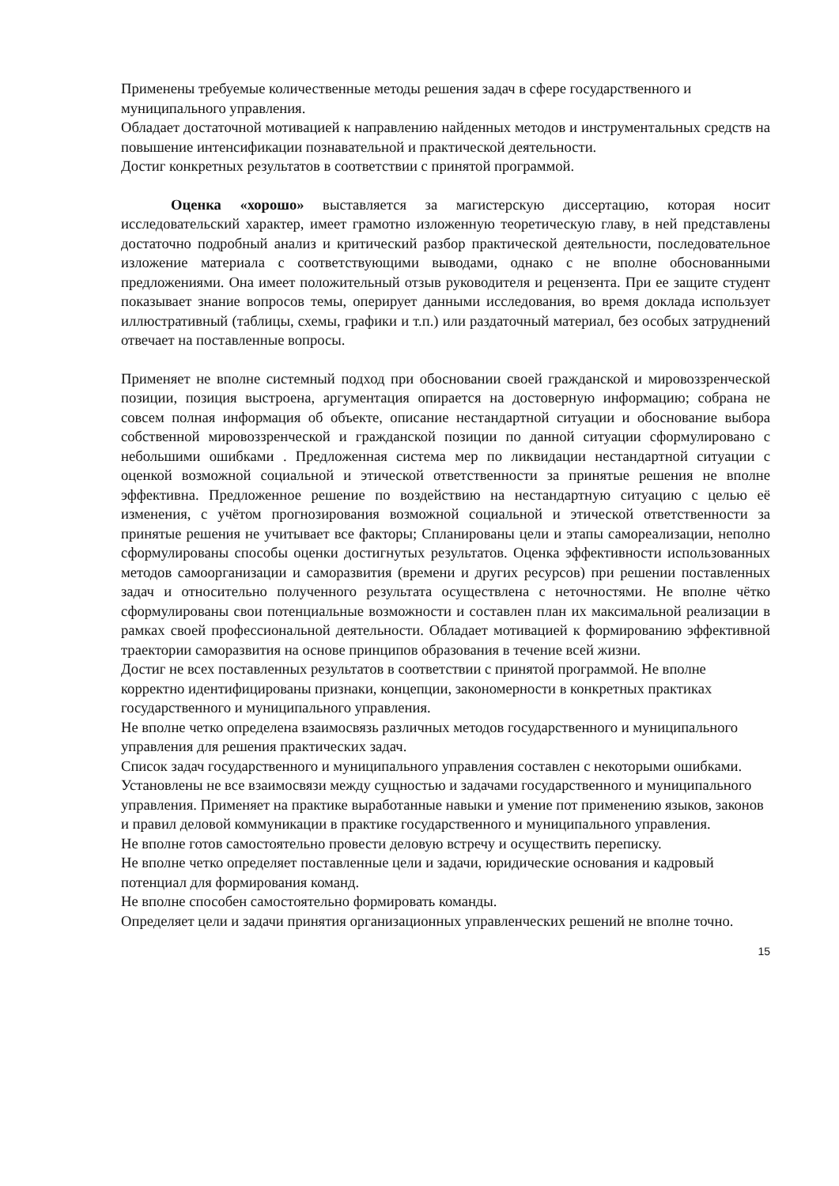Применены требуемые количественные методы решения задач в сфере государственного и муниципального управления.
Обладает достаточной мотивацией к направлению найденных методов и инструментальных средств на повышение интенсификации познавательной и практической деятельности.
Достиг конкретных результатов в соответствии с принятой программой.
Оценка «хорошо» выставляется за магистерскую диссертацию, которая носит исследовательский характер, имеет грамотно изложенную теоретическую главу, в ней представлены достаточно подробный анализ и критический разбор практической деятельности, последовательное изложение материала с соответствующими выводами, однако с не вполне обоснованными предложениями. Она имеет положительный отзыв руководителя и рецензента. При ее защите студент показывает знание вопросов темы, оперирует данными исследования, во время доклада использует иллюстративный (таблицы, схемы, графики и т.п.) или раздаточный материал, без особых затруднений отвечает на поставленные вопросы.
Применяет не вполне системный подход при обосновании своей гражданской и мировоззренческой позиции, позиция выстроена, аргументация опирается на достоверную информацию; собрана не совсем полная информация об объекте, описание нестандартной ситуации и обоснование выбора собственной мировоззренческой и гражданской позиции по данной ситуации сформулировано с небольшими ошибками . Предложенная система мер по ликвидации нестандартной ситуации с оценкой возможной социальной и этической ответственности за принятые решения не вполне эффективна. Предложенное решение по воздействию на нестандартную ситуацию с целью её изменения, с учётом прогнозирования возможной социальной и этической ответственности за принятые решения не учитывает все факторы; Спланированы цели и этапы самореализации, неполно сформулированы способы оценки достигнутых результатов. Оценка эффективности использованных методов самоорганизации и саморазвития (времени и других ресурсов) при решении поставленных задач и относительно полученного результата осуществлена с неточностями. Не вполне чётко сформулированы свои потенциальные возможности и составлен план их максимальной реализации в рамках своей профессиональной деятельности. Обладает мотивацией к формированию эффективной траектории саморазвития на основе принципов образования в течение всей жизни.
Достиг не всех поставленных результатов в соответствии с принятой программой. Не вполне корректно идентифицированы признаки, концепции, закономерности в конкретных практиках государственного и муниципального управления.
Не вполне четко определена взаимосвязь различных методов государственного и муниципального управления для решения практических задач.
Список задач государственного и муниципального управления составлен с некоторыми ошибками.
Установлены не все взаимосвязи между сущностью и задачами государственного и муниципального управления. Применяет на практике выработанные навыки и умение пот применению языков, законов и правил деловой коммуникации в практике государственного и муниципального управления.
Не вполне готов самостоятельно провести деловую встречу и осуществить переписку.
Не вполне четко определяет поставленные цели и задачи, юридические основания и кадровый потенциал для формирования команд.
Не вполне способен самостоятельно формировать команды.
Определяет цели и задачи принятия организационных управленческих решений не вполне точно.
15